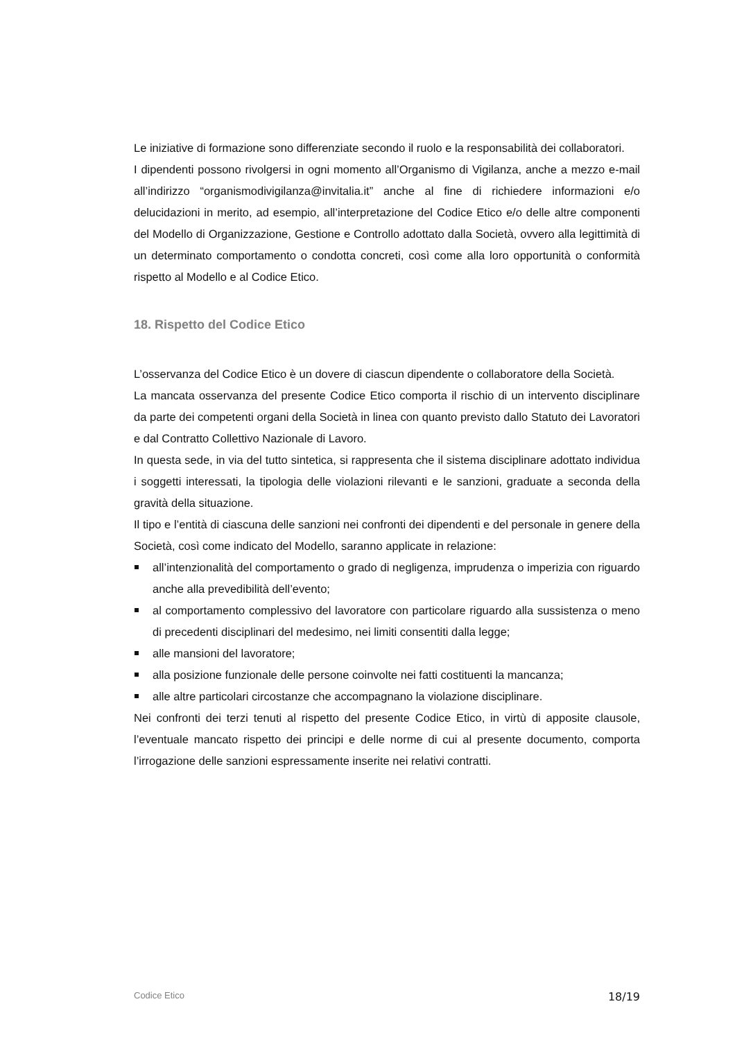Le iniziative di formazione sono differenziate secondo il ruolo e la responsabilità dei collaboratori.
I dipendenti possono rivolgersi in ogni momento all’Organismo di Vigilanza, anche a mezzo e-mail all’indirizzo “organismodivigilanza@invitalia.it” anche al fine di richiedere informazioni e/o delucidazioni in merito, ad esempio, all’interpretazione del Codice Etico e/o delle altre componenti del Modello di Organizzazione, Gestione e Controllo adottato dalla Società, ovvero alla legittimità di un determinato comportamento o condotta concreti, così come alla loro opportunità o conformità rispetto al Modello e al Codice Etico.
18. Rispetto del Codice Etico
L’osservanza del Codice Etico è un dovere di ciascun dipendente o collaboratore della Società.
La mancata osservanza del presente Codice Etico comporta il rischio di un intervento disciplinare da parte dei competenti organi della Società in linea con quanto previsto dallo Statuto dei Lavoratori e dal Contratto Collettivo Nazionale di Lavoro.
In questa sede, in via del tutto sintetica, si rappresenta che il sistema disciplinare adottato individua i soggetti interessati, la tipologia delle violazioni rilevanti e le sanzioni, graduate a seconda della gravità della situazione.
Il tipo e l’entità di ciascuna delle sanzioni nei confronti dei dipendenti e del personale in genere della Società, così come indicato del Modello, saranno applicate in relazione:
all’intenzionalità del comportamento o grado di negligenza, imprudenza o imperizia con riguardo anche alla prevedibilità dell’evento;
al comportamento complessivo del lavoratore con particolare riguardo alla sussistenza o meno di precedenti disciplinari del medesimo, nei limiti consentiti dalla legge;
alle mansioni del lavoratore;
alla posizione funzionale delle persone coinvolte nei fatti costituenti la mancanza;
alle altre particolari circostanze che accompagnano la violazione disciplinare.
Nei confronti dei terzi tenuti al rispetto del presente Codice Etico, in virtù di apposite clausole, l’eventuale mancato rispetto dei principi e delle norme di cui al presente documento, comporta l’irrogazione delle sanzioni espressamente inserite nei relativi contratti.
Codice Etico 18/19